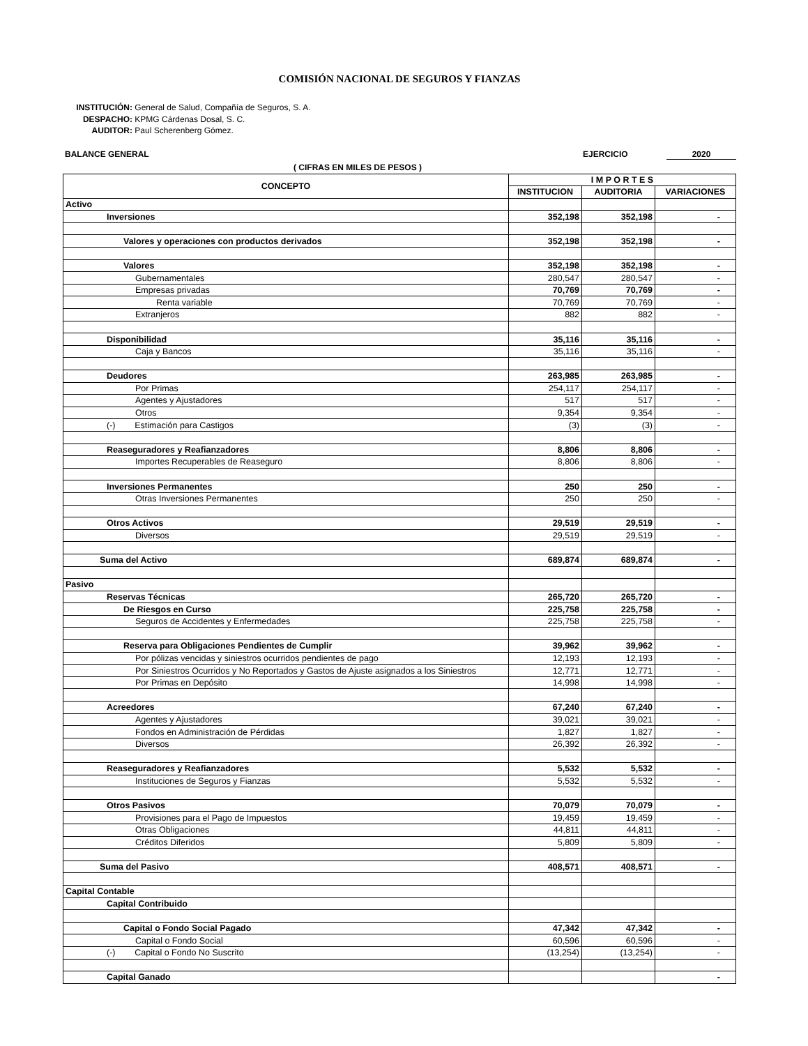COMISIÓN NACIONAL DE SEGUROS Y FIANZAS
INSTITUCIÓN: General de Salud, Compañía de Seguros, S. A.
DESPACHO: KPMG Cárdenas Dosal, S. C.
AUDITOR: Paul Scherenberg Gómez.
BALANCE GENERAL EJERCICIO 2020
( CIFRAS EN MILES DE PESOS )
| CONCEPTO | I M P O R T E S | | |
| --- | --- | --- | --- |
| | INSTITUCION | AUDITORIA | VARIACIONES |
| Activo | | | |
| Inversiones | 352,198 | 352,198 | - |
| Valores y operaciones con productos derivados | 352,198 | 352,198 | - |
| Valores | 352,198 | 352,198 | - |
| Gubernamentales | 280,547 | 280,547 | - |
| Empresas privadas | 70,769 | 70,769 | - |
| Renta variable | 70,769 | 70,769 | - |
| Extranjeros | 882 | 882 | - |
| Disponibilidad | 35,116 | 35,116 | - |
| Caja y Bancos | 35,116 | 35,116 | - |
| Deudores | 263,985 | 263,985 | - |
| Por Primas | 254,117 | 254,117 | - |
| Agentes y Ajustadores | 517 | 517 | - |
| Otros | 9,354 | 9,354 | - |
| (-) Estimación para Castigos | (3) | (3) | - |
| Reaseguradores y Reafianzadores | 8,806 | 8,806 | - |
| Importes Recuperables de Reaseguro | 8,806 | 8,806 | - |
| Inversiones Permanentes | 250 | 250 | - |
| Otras Inversiones Permanentes | 250 | 250 | - |
| Otros Activos | 29,519 | 29,519 | - |
| Diversos | 29,519 | 29,519 | - |
| Suma del Activo | 689,874 | 689,874 | - |
| Pasivo | | | |
| Reservas Técnicas | 265,720 | 265,720 | - |
| De Riesgos en Curso | 225,758 | 225,758 | - |
| Seguros de Accidentes y Enfermedades | 225,758 | 225,758 | - |
| Reserva para Obligaciones Pendientes de Cumplir | 39,962 | 39,962 | - |
| Por pólizas vencidas y siniestros ocurridos pendientes de pago | 12,193 | 12,193 | - |
| Por Siniestros Ocurridos y No Reportados y Gastos de Ajuste asignados a los Siniestros | 12,771 | 12,771 | - |
| Por Primas en Depósito | 14,998 | 14,998 | - |
| Acreedores | 67,240 | 67,240 | - |
| Agentes y Ajustadores | 39,021 | 39,021 | - |
| Fondos en Administración de Pérdidas | 1,827 | 1,827 | - |
| Diversos | 26,392 | 26,392 | - |
| Reaseguradores y Reafianzadores | 5,532 | 5,532 | - |
| Instituciones de Seguros y Fianzas | 5,532 | 5,532 | - |
| Otros Pasivos | 70,079 | 70,079 | - |
| Provisiones para el Pago de Impuestos | 19,459 | 19,459 | - |
| Otras Obligaciones | 44,811 | 44,811 | - |
| Créditos Diferidos | 5,809 | 5,809 | - |
| Suma del Pasivo | 408,571 | 408,571 | - |
| Capital Contable | | | |
| Capital Contribuido | | | |
| Capital o Fondo Social Pagado | 47,342 | 47,342 | - |
| Capital o Fondo Social | 60,596 | 60,596 | - |
| (-) Capital o Fondo No Suscrito | (13,254) | (13,254) | - |
| Capital Ganado | | | - |